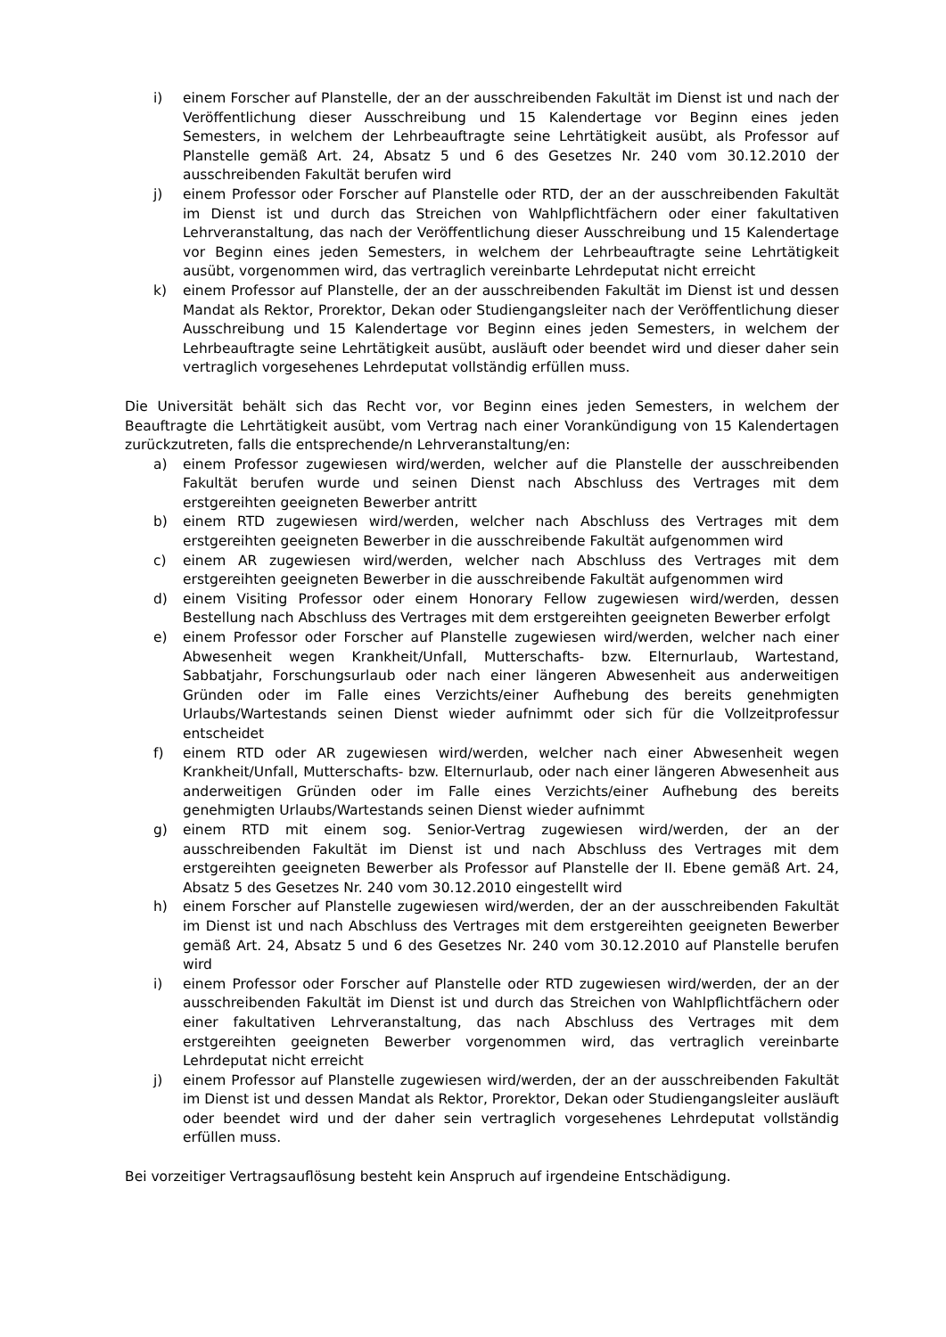i) einem Forscher auf Planstelle, der an der ausschreibenden Fakultät im Dienst ist und nach der Veröffentlichung dieser Ausschreibung und 15 Kalendertage vor Beginn eines jeden Semesters, in welchem der Lehrbeauftragte seine Lehrtätigkeit ausübt, als Professor auf Planstelle gemäß Art. 24, Absatz 5 und 6 des Gesetzes Nr. 240 vom 30.12.2010 der ausschreibenden Fakultät berufen wird
j) einem Professor oder Forscher auf Planstelle oder RTD, der an der ausschreibenden Fakultät im Dienst ist und durch das Streichen von Wahlpflichtfächern oder einer fakultativen Lehrveranstaltung, das nach der Veröffentlichung dieser Ausschreibung und 15 Kalendertage vor Beginn eines jeden Semesters, in welchem der Lehrbeauftragte seine Lehrtätigkeit ausübt, vorgenommen wird, das vertraglich vereinbarte Lehrdeputat nicht erreicht
k) einem Professor auf Planstelle, der an der ausschreibenden Fakultät im Dienst ist und dessen Mandat als Rektor, Prorektor, Dekan oder Studiengangsleiter nach der Veröffentlichung dieser Ausschreibung und 15 Kalendertage vor Beginn eines jeden Semesters, in welchem der Lehrbeauftragte seine Lehrtätigkeit ausübt, ausläuft oder beendet wird und dieser daher sein vertraglich vorgesehenes Lehrdeputat vollständig erfüllen muss.
Die Universität behält sich das Recht vor, vor Beginn eines jeden Semesters, in welchem der Beauftragte die Lehrtätigkeit ausübt, vom Vertrag nach einer Vorankündigung von 15 Kalendertagen zurückzutreten, falls die entsprechende/n Lehrveranstaltung/en:
a) einem Professor zugewiesen wird/werden, welcher auf die Planstelle der ausschreibenden Fakultät berufen wurde und seinen Dienst nach Abschluss des Vertrages mit dem erstgereihten geeigneten Bewerber antritt
b) einem RTD zugewiesen wird/werden, welcher nach Abschluss des Vertrages mit dem erstgereihten geeigneten Bewerber in die ausschreibende Fakultät aufgenommen wird
c) einem AR zugewiesen wird/werden, welcher nach Abschluss des Vertrages mit dem erstgereihten geeigneten Bewerber in die ausschreibende Fakultät aufgenommen wird
d) einem Visiting Professor oder einem Honorary Fellow zugewiesen wird/werden, dessen Bestellung nach Abschluss des Vertrages mit dem erstgereihten geeigneten Bewerber erfolgt
e) einem Professor oder Forscher auf Planstelle zugewiesen wird/werden, welcher nach einer Abwesenheit wegen Krankheit/Unfall, Mutterschafts- bzw. Elternurlaub, Wartestand, Sabbatjahr, Forschungsurlaub oder nach einer längeren Abwesenheit aus anderweitigen Gründen oder im Falle eines Verzichts/einer Aufhebung des bereits genehmigten Urlaubs/Wartestands seinen Dienst wieder aufnimmt oder sich für die Vollzeitprofessur entscheidet
f) einem RTD oder AR zugewiesen wird/werden, welcher nach einer Abwesenheit wegen Krankheit/Unfall, Mutterschafts- bzw. Elternurlaub, oder nach einer längeren Abwesenheit aus anderweitigen Gründen oder im Falle eines Verzichts/einer Aufhebung des bereits genehmigten Urlaubs/Wartestands seinen Dienst wieder aufnimmt
g) einem RTD mit einem sog. Senior-Vertrag zugewiesen wird/werden, der an der ausschreibenden Fakultät im Dienst ist und nach Abschluss des Vertrages mit dem erstgereihten geeigneten Bewerber als Professor auf Planstelle der II. Ebene gemäß Art. 24, Absatz 5 des Gesetzes Nr. 240 vom 30.12.2010 eingestellt wird
h) einem Forscher auf Planstelle zugewiesen wird/werden, der an der ausschreibenden Fakultät im Dienst ist und nach Abschluss des Vertrages mit dem erstgereihten geeigneten Bewerber gemäß Art. 24, Absatz 5 und 6 des Gesetzes Nr. 240 vom 30.12.2010 auf Planstelle berufen wird
i) einem Professor oder Forscher auf Planstelle oder RTD zugewiesen wird/werden, der an der ausschreibenden Fakultät im Dienst ist und durch das Streichen von Wahlpflichtfächern oder einer fakultativen Lehrveranstaltung, das nach Abschluss des Vertrages mit dem erstgereihten geeigneten Bewerber vorgenommen wird, das vertraglich vereinbarte Lehrdeputat nicht erreicht
j) einem Professor auf Planstelle zugewiesen wird/werden, der an der ausschreibenden Fakultät im Dienst ist und dessen Mandat als Rektor, Prorektor, Dekan oder Studiengangsleiter ausläuft oder beendet wird und der daher sein vertraglich vorgesehenes Lehrdeputat vollständig erfüllen muss.
Bei vorzeitiger Vertragsauflösung besteht kein Anspruch auf irgendeine Entschädigung.